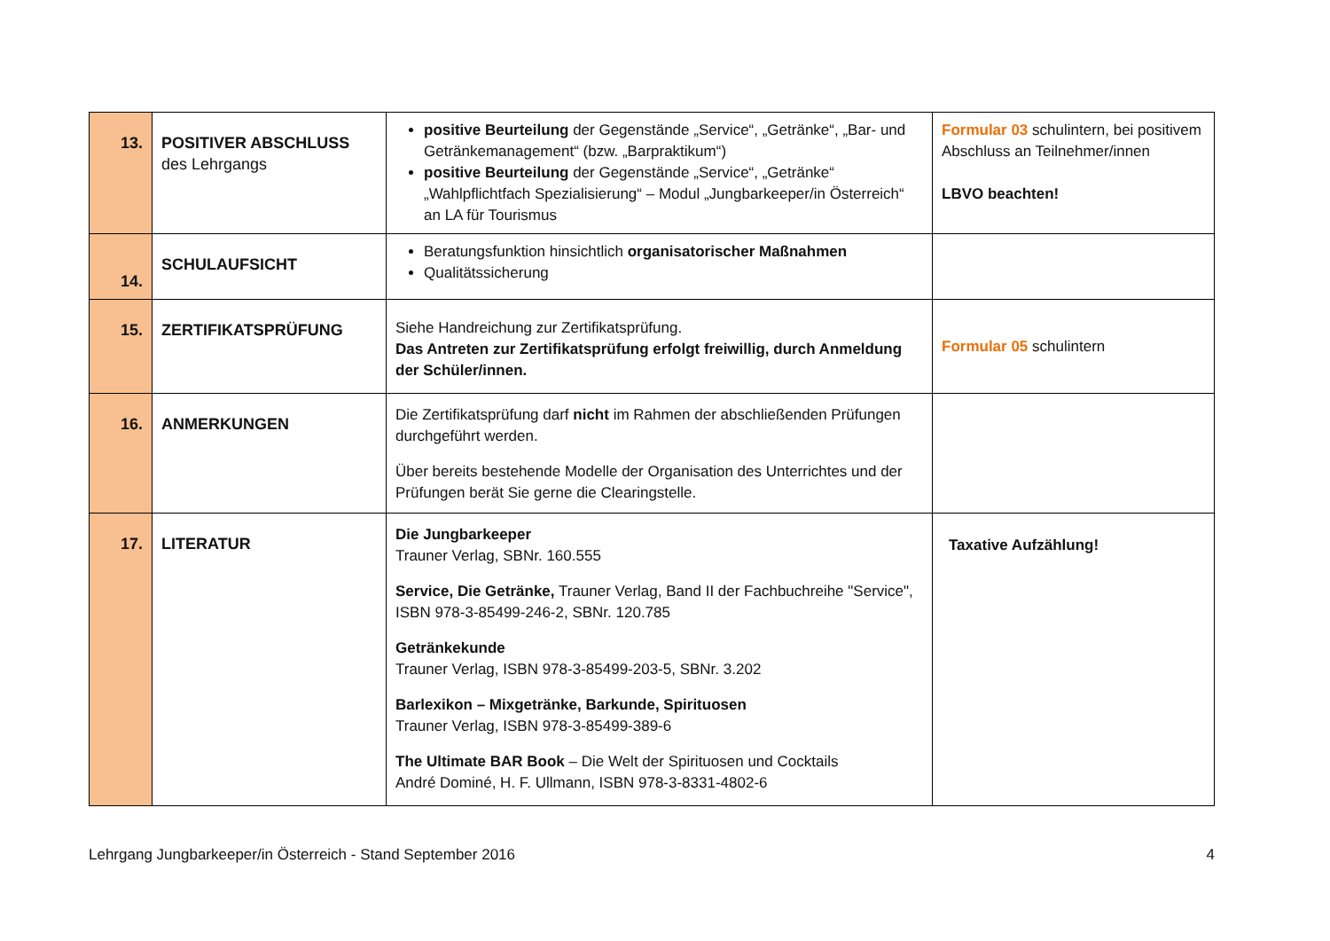| 13. | POSITIVER ABSCHLUSS des Lehrgangs | positive Beurteilung der Gegenstände „Service“, „Getränke“, „Bar- und Getränkemanagement“ (bzw. „Barpraktikum“) positive Beurteilung der Gegenstände „Service“, „Getränke“ „Wahlpflichtfach Spezialisierung“ – Modul „Jungbarkeeper/in Österreich“ an LA für Tourismus | Formular 03 schulintern, bei positivem Abschluss an Teilnehmer/innen LBVO beachten! |
| 14. | SCHULAUFSICHT | Beratungsfunktion hinsichtlich organisatorischer Maßnahmen Qualitätssicherung | |
| 15. | ZERTIFIKATSPRÜFUNG | Siehe Handreichung zur Zertifikatsprüfung. Das Antreten zur Zertifikatsprüfung erfolgt freiwillig, durch Anmeldung der Schüler/innen. | Formular 05 schulintern |
| 16. | ANMERKUNGEN | Die Zertifikatsprüfung darf nicht im Rahmen der abschließenden Prüfungen durchgeführt werden. Über bereits bestehende Modelle der Organisation des Unterrichtes und der Prüfungen berät Sie gerne die Clearingstelle. | |
| 17. | LITERATUR | Die Jungbarkeeper Trauner Verlag, SBNr. 160.555 Service, Die Getränke, Trauner Verlag, Band II der Fachbuchreihe "Service", ISBN 978-3-85499-246-2, SBNr. 120.785 Getränkekunde Trauner Verlag, ISBN 978-3-85499-203-5, SBNr. 3.202 Barlexikon – Mixgetränke, Barkunde, Spirituosen Trauner Verlag, ISBN 978-3-85499-389-6 The Ultimate BAR Book – Die Welt der Spirituosen und Cocktails André Dominé, H. F. Ullmann, ISBN 978-3-8331-4802-6 | Taxative Aufzählung! |
Lehrgang Jungbarkeeper/in Österreich - Stand September 2016 4